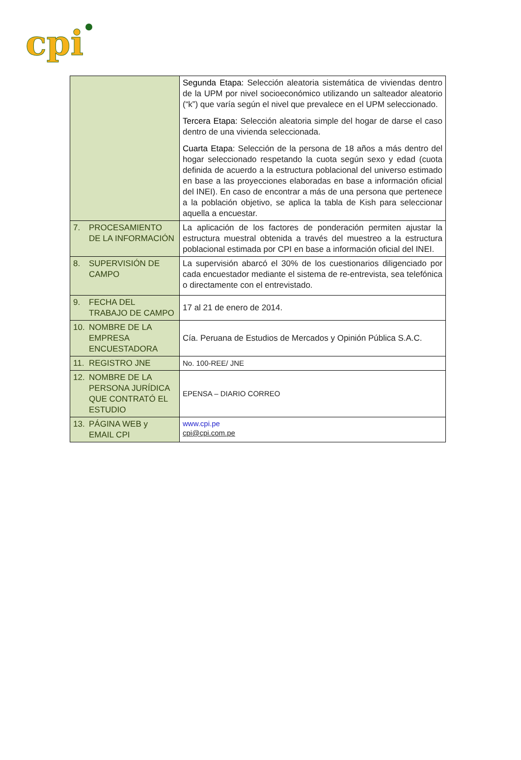cpi
| | Segunda Etapa: Selección aleatoria sistemática de viviendas dentro de la UPM por nivel socioeconómico utilizando un salteador aleatorio (“k”) que varía según el nivel que prevalece en el UPM seleccionado. Tercera Etapa: Selección aleatoria simple del hogar de darse el caso dentro de una vivienda seleccionada. Cuarta Etapa : Selección de la persona de 18 años a más dentro del hogar seleccionado respetando la cuota según sexo y edad (cuota definida de acuerdo a la estructura poblacional del universo estimado en base a las proyecciones elaboradas en base a información oficial del INEI). En caso de encontrar a más de una persona que pertenece a la población objetivo, se aplica la tabla de Kish para seleccionar aquella a encuestar. |
| 7. PROCESAMIENTO DE LA INFORMACIÓN | La aplicación de los factores de ponderación permiten ajustar la estructura muestral obtenida a través del muestreo a la estructura poblacional estimada por CPI en base a información oficial del INEI. |
| 8. SUPERVISIÓN DE CAMPO | La supervisión abarcó el 30% de los cuestionarios diligenciado por cada encuestador mediante el sistema de re-entrevista, sea telefónica o directamente con el entrevistado. |
| 9. FECHA DEL TRABAJO DE CAMPO | 17 al 21 de enero de 2014. |
| 10. NOMBRE DE LA EMPRESA ENCUESTADORA | Cía. Peruana de Estudios de Mercados y Opinión Pública S.A.C. |
| 11. REGISTRO JNE | No. 100-REE/ JNE |
| 12. NOMBRE DE LA PERSONA JURÍDICA QUE CONTRATÓ EL ESTUDIO | EPENSA – DIARIO CORREO |
| 13. PÁGINA WEB y EMAIL CPI | www.cpi.pe cpi@cpi.com.pe |